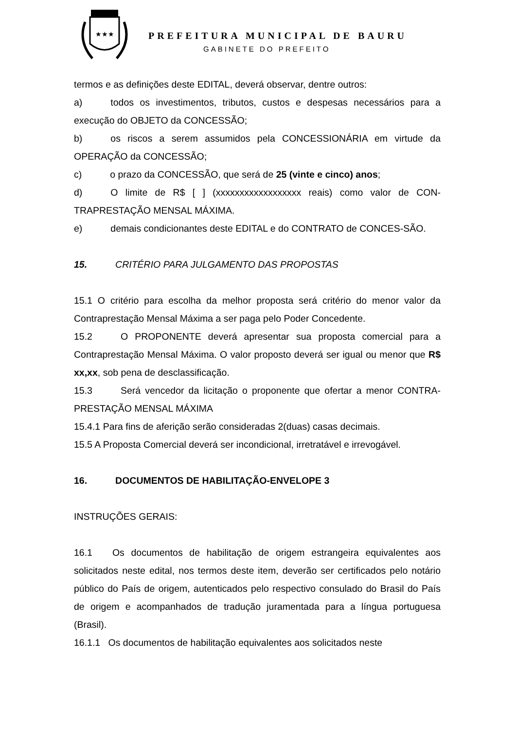★★★
PREFEITURA MUNICIPAL DE BAURU
GABINETE DO PREFEITO
termos e as definições deste EDITAL, deverá observar, dentre outros:
a) todos os investimentos, tributos, custos e despesas necessários para a execução do OBJETO da CONCESSÃO;
b) os riscos a serem assumidos pela CONCESSIONÁRIA em virtude da OPERAÇÃO da CONCESSÃO;
c) o prazo da CONCESSÃO, que será de 25 (vinte e cinco) anos;
d) O limite de R$ [ ] (xxxxxxxxxxxxxxxxxx reais) como valor de CON-TRAPRESTAÇÃO MENSAL MÁXIMA.
e) demais condicionantes deste EDITAL e do CONTRATO de CONCES-SÃO.
15. CRITÉRIO PARA JULGAMENTO DAS PROPOSTAS
15.1 O critério para escolha da melhor proposta será critério do menor valor da Contraprestação Mensal Máxima a ser paga pelo Poder Concedente.
15.2 O PROPONENTE deverá apresentar sua proposta comercial para a Contraprestação Mensal Máxima. O valor proposto deverá ser igual ou menor que R$ xx,xx, sob pena de desclassificação.
15.3 Será vencedor da licitação o proponente que ofertar a menor CONTRA-PRESTAÇÃO MENSAL MÁXIMA
15.4.1 Para fins de aferição serão consideradas 2(duas) casas decimais.
15.5 A Proposta Comercial deverá ser incondicional, irretratável e irrevogável.
16. DOCUMENTOS DE HABILITAÇÃO-ENVELOPE 3
INSTRUÇÕES GERAIS:
16.1 Os documentos de habilitação de origem estrangeira equivalentes aos solicitados neste edital, nos termos deste item, deverão ser certificados pelo notário público do País de origem, autenticados pelo respectivo consulado do Brasil do País de origem e acompanhados de tradução juramentada para a língua portuguesa (Brasil).
16.1.1 Os documentos de habilitação equivalentes aos solicitados neste